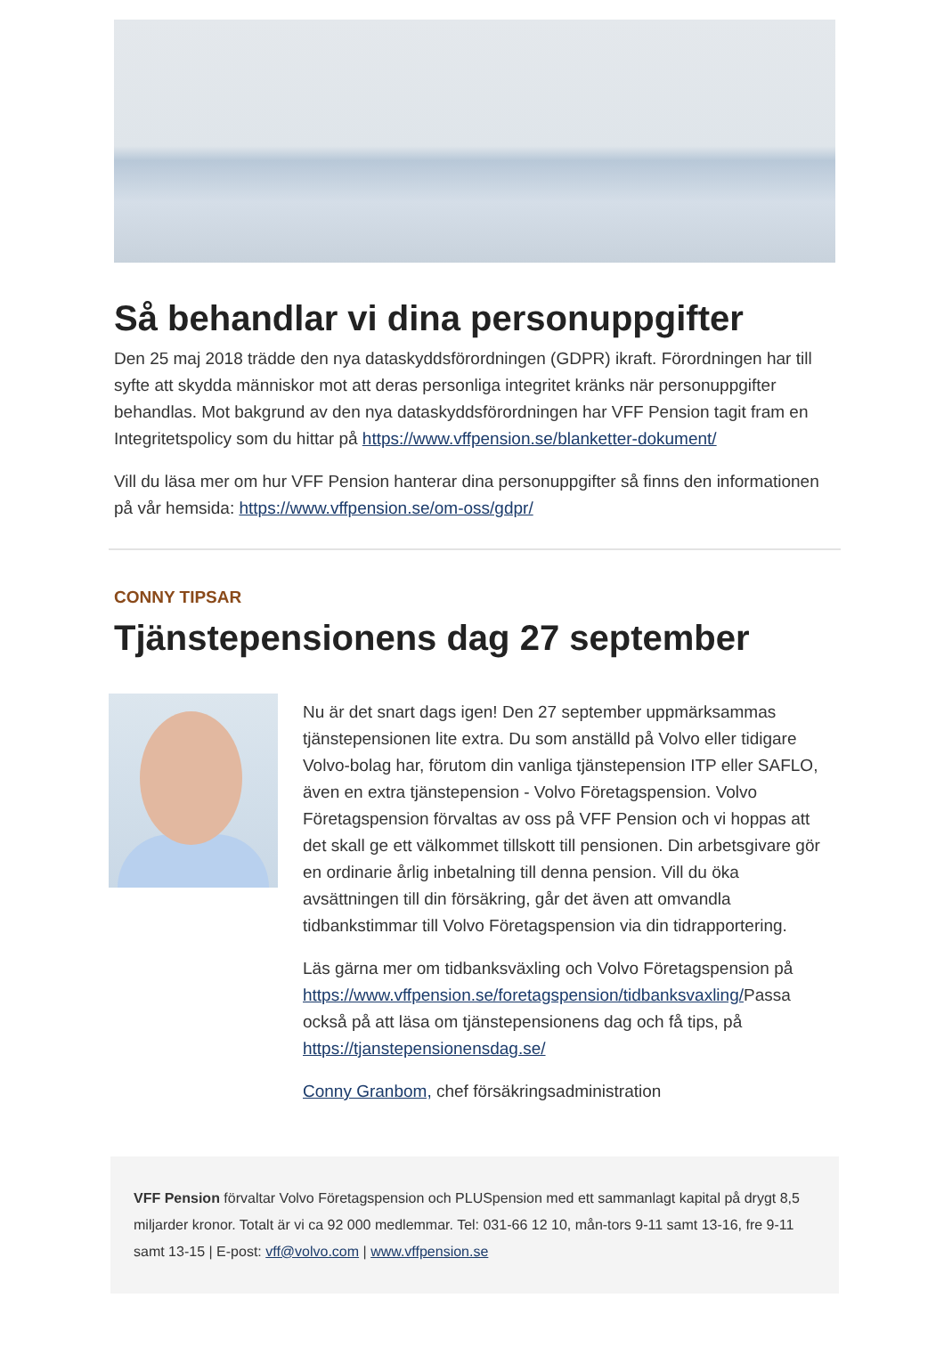Så behandlar vi dina personuppgifter
Den 25 maj 2018 trädde den nya dataskyddsförordningen (GDPR) ikraft. Förordningen har till syfte att skydda människor mot att deras personliga integritet kränks när personuppgifter behandlas. Mot bakgrund av den nya dataskyddsförordningen har VFF Pension tagit fram en Integritetspolicy som du hittar på https://www.vffpension.se/blanketter-dokument/
Vill du läsa mer om hur VFF Pension hanterar dina personuppgifter så finns den informationen på vår hemsida: https://www.vffpension.se/om-oss/gdpr/
CONNY TIPSAR
Tjänstepensionens dag 27 september
Nu är det snart dags igen! Den 27 september uppmärksammas tjänstepensionen lite extra. Du som anställd på Volvo eller tidigare Volvo-bolag har, förutom din vanliga tjänstepension ITP eller SAFLO, även en extra tjänstepension - Volvo Företagspension. Volvo Företagspension förvaltas av oss på VFF Pension och vi hoppas att det skall ge ett välkommet tillskott till pensionen. Din arbetsgivare gör en ordinarie årlig inbetalning till denna pension. Vill du öka avsättningen till din försäkring, går det även att omvandla tidbankstimmar till Volvo Företagspension via din tidrapportering.
Läs gärna mer om tidbanksväxling och Volvo Företagspension på https://www.vffpension.se/foretagspension/tidbanksvaxling/Passa också på att läsa om tjänstepensionens dag och få tips, på https://tjanstepensionensdag.se/
Conny Granbom, chef försäkringsadministration
VFF Pension förvaltar Volvo Företagspension och PLUSpension med ett sammanlagt kapital på drygt 8,5 miljarder kronor. Totalt är vi ca 92 000 medlemmar. Tel: 031-66 12 10, mån-tors 9-11 samt 13-16, fre 9-11 samt 13-15 | E-post: vff@volvo.com | www.vffpension.se